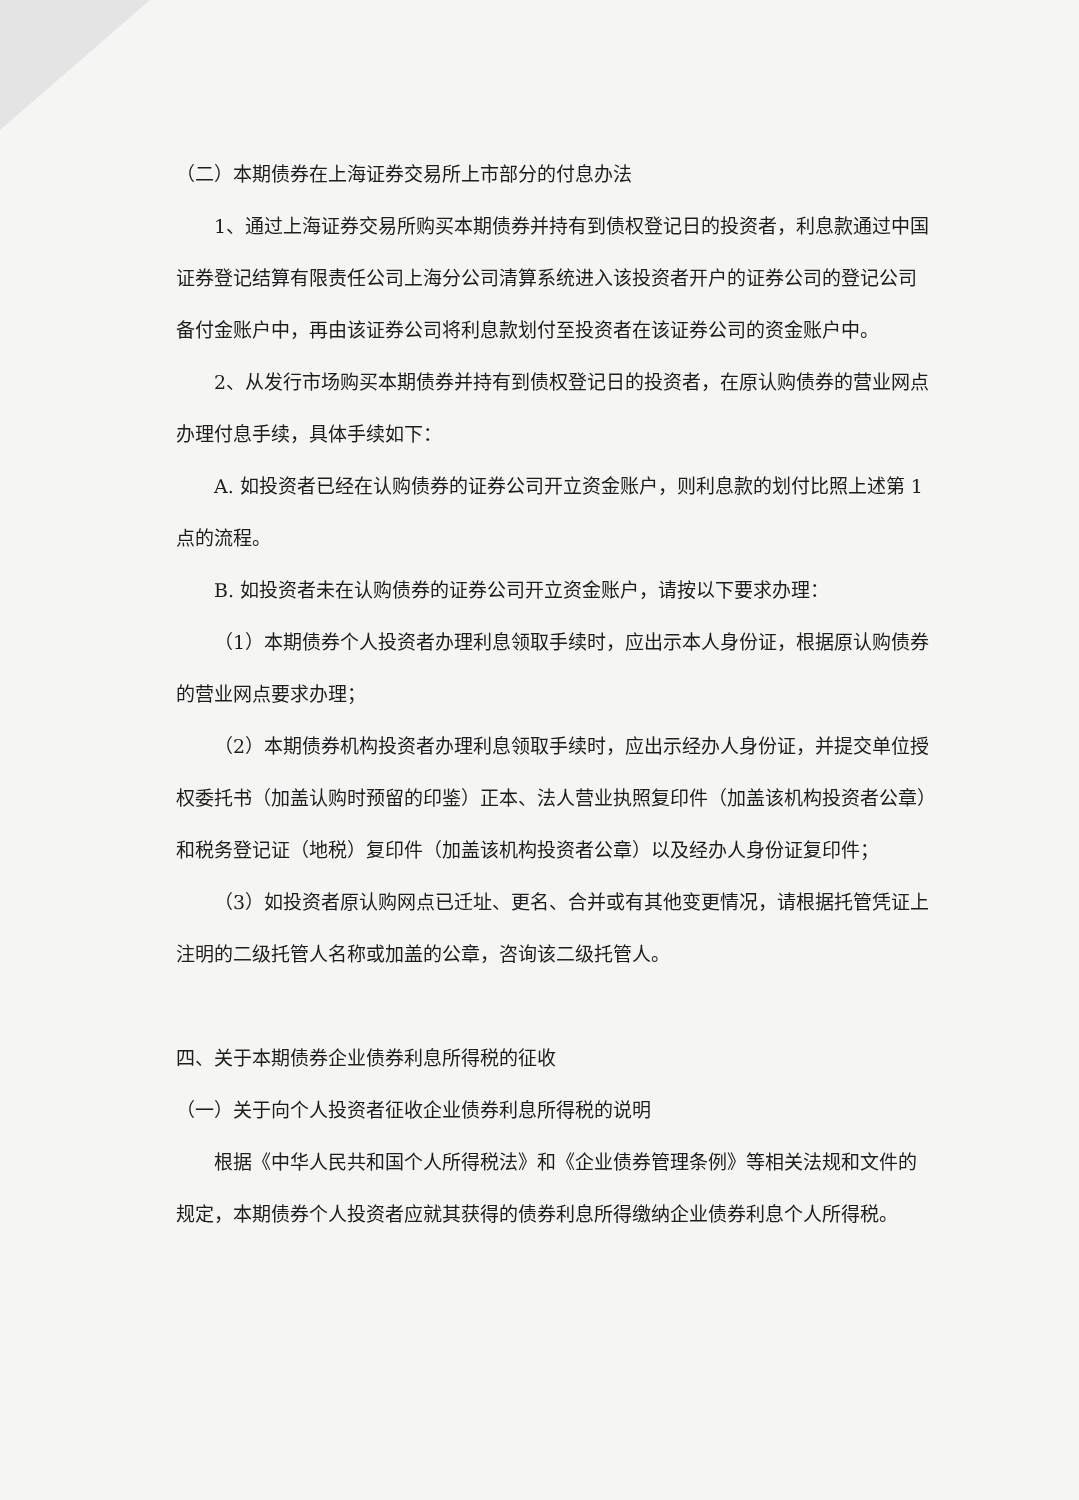（二）本期债券在上海证券交易所上市部分的付息办法
1、通过上海证券交易所购买本期债券并持有到债权登记日的投资者，利息款通过中国证券登记结算有限责任公司上海分公司清算系统进入该投资者开户的证券公司的登记公司备付金账户中，再由该证券公司将利息款划付至投资者在该证券公司的资金账户中。
2、从发行市场购买本期债券并持有到债权登记日的投资者，在原认购债券的营业网点办理付息手续，具体手续如下：
A. 如投资者已经在认购债券的证券公司开立资金账户，则利息款的划付比照上述第 1 点的流程。
B. 如投资者未在认购债券的证券公司开立资金账户，请按以下要求办理：
（1）本期债券个人投资者办理利息领取手续时，应出示本人身份证，根据原认购债券的营业网点要求办理；
（2）本期债券机构投资者办理利息领取手续时，应出示经办人身份证，并提交单位授权委托书（加盖认购时预留的印鉴）正本、法人营业执照复印件（加盖该机构投资者公章）和税务登记证（地税）复印件（加盖该机构投资者公章）以及经办人身份证复印件；
（3）如投资者原认购网点已迁址、更名、合并或有其他变更情况，请根据托管凭证上注明的二级托管人名称或加盖的公章，咨询该二级托管人。
四、关于本期债券企业债券利息所得税的征收
（一）关于向个人投资者征收企业债券利息所得税的说明
根据《中华人民共和国个人所得税法》和《企业债券管理条例》等相关法规和文件的规定，本期债券个人投资者应就其获得的债券利息所得缴纳企业债券利息个人所得税。